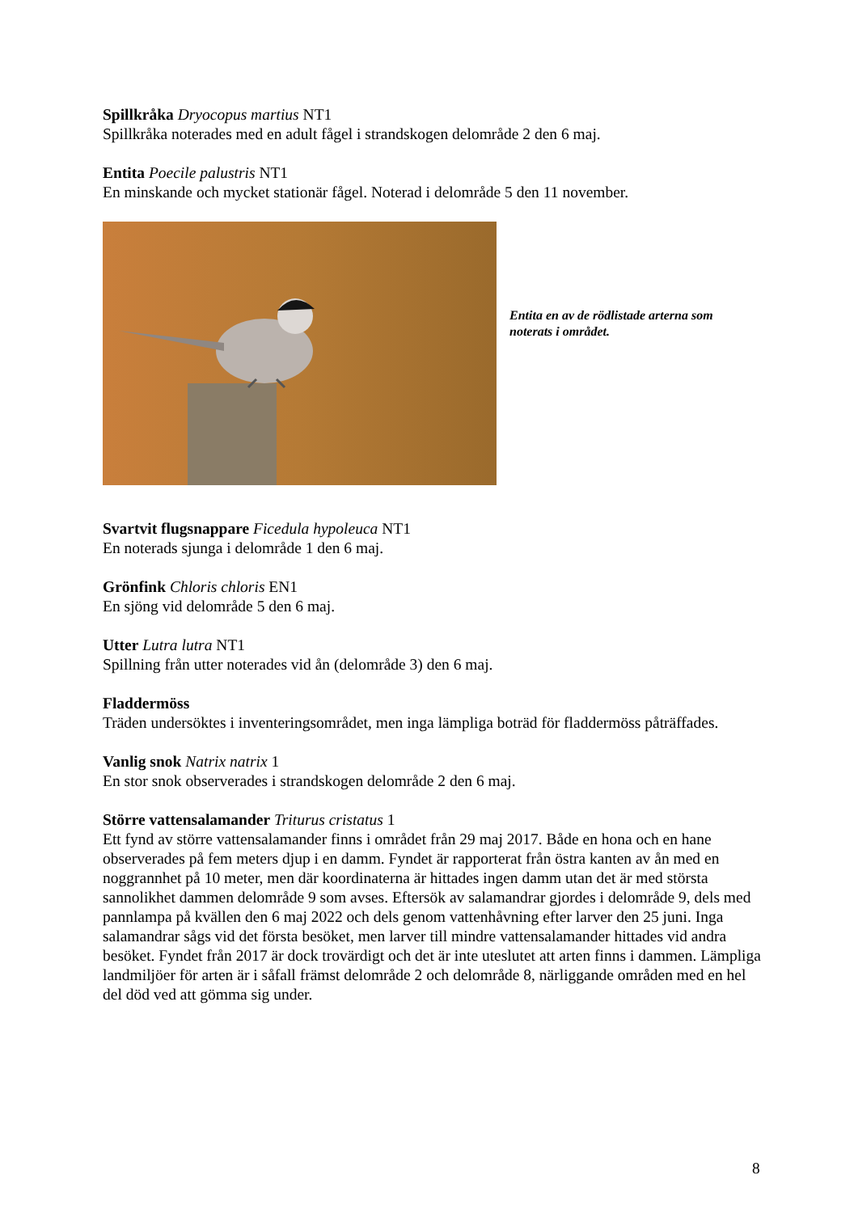Spillkråka Dryocopus martius NT1
Spillkråka noterades med en adult fågel i strandskogen delområde 2 den 6 maj.
Entita Poecile palustris NT1
En minskande och mycket stationär fågel. Noterad i delområde 5 den 11 november.
Entita en av de rödlistade arterna som noterats i området.
Svartvit flugsnappare Ficedula hypoleuca NT1
En noterads sjunga i delområde 1 den 6 maj.
Grönfink Chloris chloris EN1
En sjöng vid delområde 5 den 6 maj.
Utter Lutra lutra NT1
Spillning från utter noterades vid ån (delområde 3) den 6 maj.
Fladdermöss
Träden undersöktes i inventeringsområdet, men inga lämpliga boträd för fladdermöss påträffades.
Vanlig snok Natrix natrix 1
En stor snok observerades i strandskogen delområde 2 den 6 maj.
Större vattensalamander Triturus cristatus 1
Ett fynd av större vattensalamander finns i området från 29 maj 2017. Både en hona och en hane observerades på fem meters djup i en damm. Fyndet är rapporterat från östra kanten av ån med en noggrannhet på 10 meter, men där koordinaterna är hittades ingen damm utan det är med största sannolikhet dammen delområde 9 som avses. Eftersök av salamandrar gjordes i delområde 9, dels med pannlampa på kvällen den 6 maj 2022 och dels genom vattenhåvning efter larver den 25 juni. Inga salamandrar sågs vid det första besöket, men larver till mindre vattensalamander hittades vid andra besöket. Fyndet från 2017 är dock trovärdigt och det är inte uteslutet att arten finns i dammen. Lämpliga landmiljöer för arten är i såfall främst delområde 2 och delområde 8, närliggande områden med en hel del död ved att gömma sig under.
8